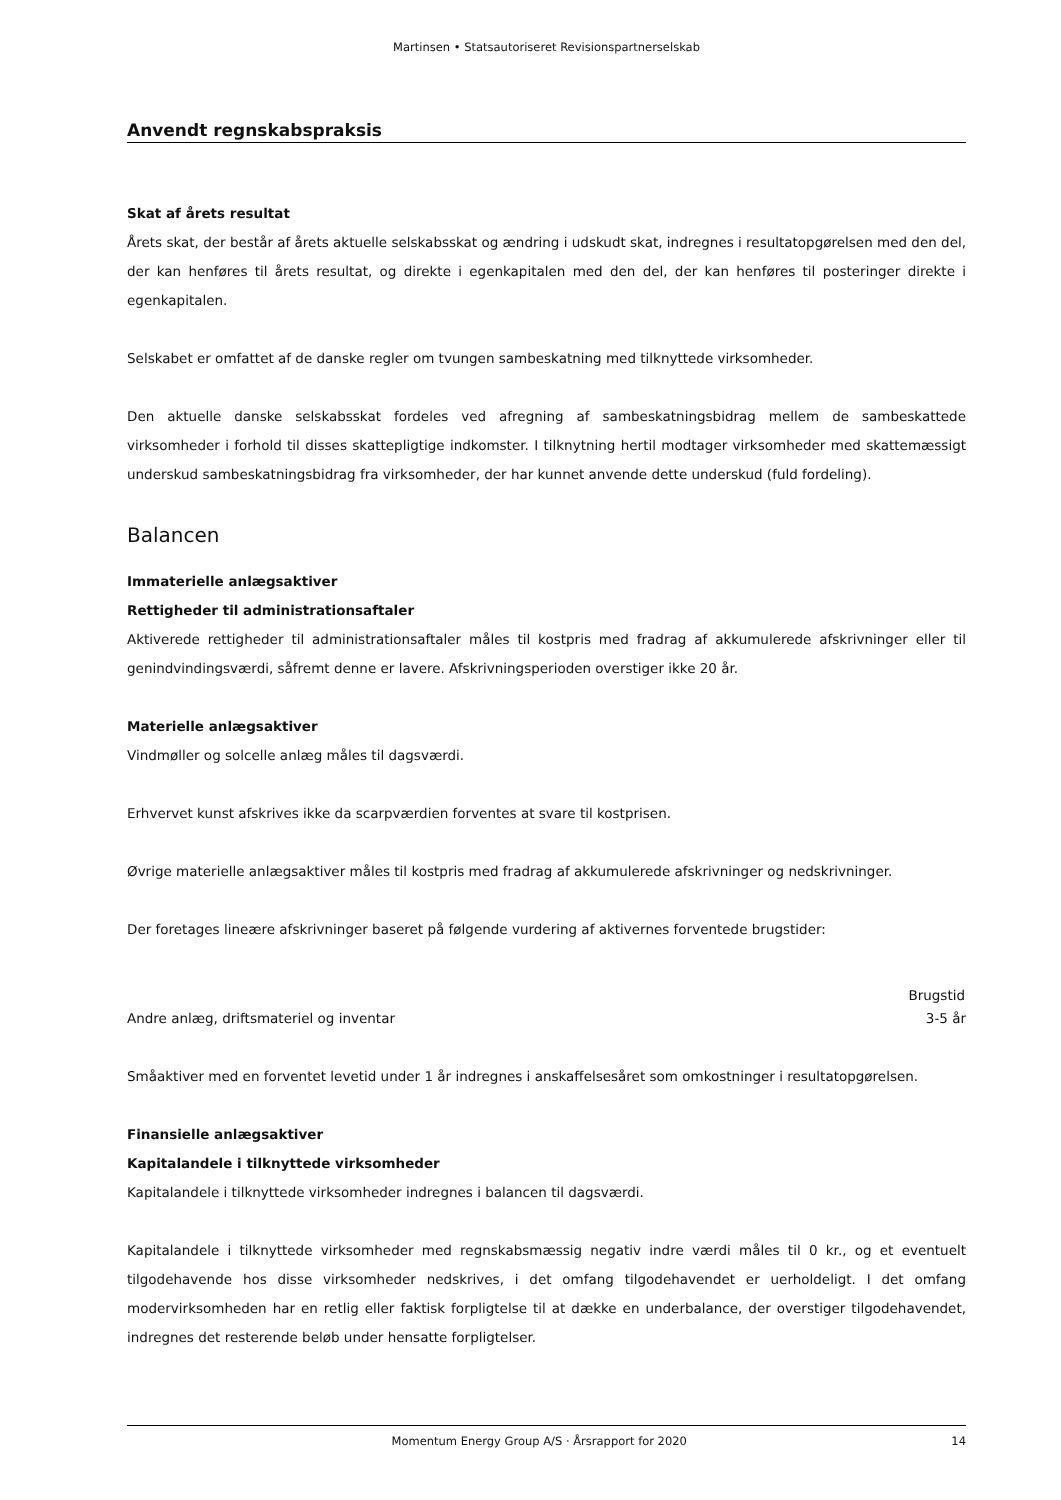Martinsen • Statsautoriseret Revisionspartnerselskab
Anvendt regnskabspraksis
Skat af årets resultat
Årets skat, der består af årets aktuelle selskabsskat og ændring i udskudt skat, indregnes i resultatopgørelsen med den del, der kan henføres til årets resultat, og direkte i egenkapitalen med den del, der kan henføres til posteringer direkte i egenkapitalen.
Selskabet er omfattet af de danske regler om tvungen sambeskatning med tilknyttede virksomheder.
Den aktuelle danske selskabsskat fordeles ved afregning af sambeskatningsbidrag mellem de sambeskattede virksomheder i forhold til disses skattepligtige indkomster. I tilknytning hertil modtager virksomheder med skattemæssigt underskud sambeskatningsbidrag fra virksomheder, der har kunnet anvende dette underskud (fuld fordeling).
Balancen
Immaterielle anlægsaktiver
Rettigheder til administrationsaftaler
Aktiverede rettigheder til administrationsaftaler måles til kostpris med fradrag af akkumulerede afskrivninger eller til genindvindingsværdi, såfremt denne er lavere. Afskrivningsperioden overstiger ikke 20 år.
Materielle anlægsaktiver
Vindmøller og solcelle anlæg måles til dagsværdi.
Erhvervet kunst afskrives ikke da scarpværdien forventes at svare til kostprisen.
Øvrige materielle anlægsaktiver måles til kostpris med fradrag af akkumulerede afskrivninger og nedskrivninger.
Der foretages lineære afskrivninger baseret på følgende vurdering af aktivernes forventede brugstider:
| | Brugstid |
| --- | --- |
| Andre anlæg, driftsmateriel og inventar | 3-5 år |
Småaktiver med en forventet levetid under 1 år indregnes i anskaffelsesåret som omkostninger i resultatopgørelsen.
Finansielle anlægsaktiver
Kapitalandele i tilknyttede virksomheder
Kapitalandele i tilknyttede virksomheder indregnes i balancen til dagsværdi.
Kapitalandele i tilknyttede virksomheder med regnskabsmæssig negativ indre værdi måles til 0 kr., og et eventuelt tilgodehavende hos disse virksomheder nedskrives, i det omfang tilgodehavendet er uerholdeligt. I det omfang modervirksomheden har en retlig eller faktisk forpligtelse til at dække en underbalance, der overstiger tilgodehavendet, indregnes det resterende beløb under hensatte forpligtelser.
Momentum Energy Group A/S · Årsrapport for 2020 14